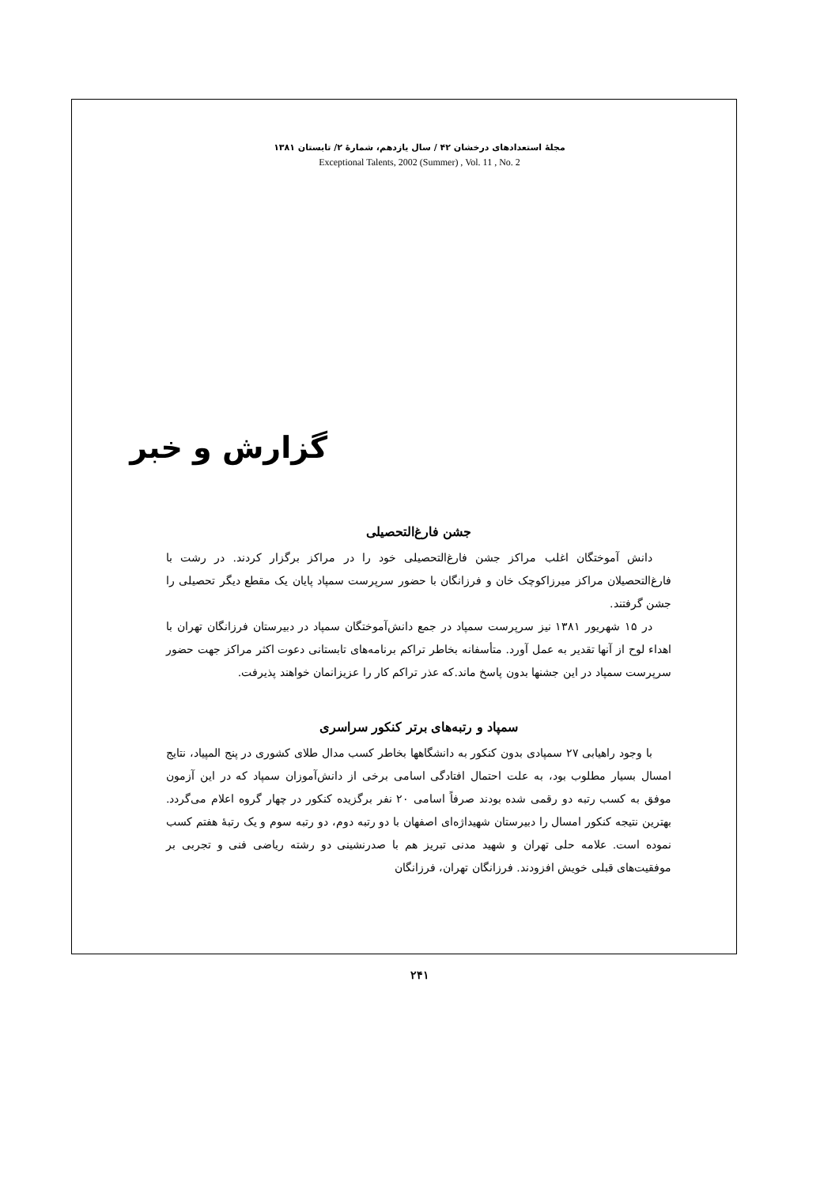مجلهٔ استعدادهای درخشان ۴۲ / سال یازدهم، شمارهٔ ۲/ تابستان ۱۳۸۱
Exceptional Talents, 2002 (Summer) , Vol. 11 , No. 2
گزارش و خبر
جشن فارغ‌التحصیلی
دانش آموختگان اغلب مراکز جشن فارغ‌التحصیلی خود را در مراکز برگزار کردند. در رشت با فارغ‌التحصیلان مراکز میرزاکوچک خان و فرزانگان با حضور سرپرست سمپاد پایان یک مقطع دیگر تحصیلی را جشن گرفتند.
در ۱۵ شهریور ۱۳۸۱ نیز سرپرست سمپاد در جمع دانش‌آموختگان سمپاد در دبیرستان فرزانگان تهران با اهداء لوح از آنها تقدیر به عمل آورد. متأسفانه بخاطر تراکم برنامه‌های تابستانی دعوت اکثر مراکز جهت حضور سرپرست سمپاد در این جشنها بدون پاسخ ماند.که عذر تراکم کار را عزیزانمان خواهند پذیرفت.
سمپاد و رتبه‌های برتر کنکور سراسری
با وجود راهیابی ۲۷ سمپادی بدون کنکور به دانشگاهها بخاطر کسب مدال طلای کشوری در پنج المپیاد، نتایج امسال بسیار مطلوب بود، به علت احتمال افتادگی اسامی برخی از دانش‌آموزان سمپاد که در این آزمون موفق به کسب رتبه دو رقمی شده بودند صرفاً اسامی ۲۰ نفر برگزیده کنکور در چهار گروه اعلام می‌گردد. بهترین نتیجه کنکور امسال را دبیرستان شهیداژه‌ای اصفهان با دو رتبه دوم، دو رتبه سوم و یک رتبهٔ هفتم کسب نموده است. علامه حلی تهران و شهید مدنی تبریز هم با صدرنشینی دو رشته ریاضی فنی و تجربی بر موفقیت‌های قبلی خویش افزودند. فرزانگان تهران، فرزانگان
۲۴۱